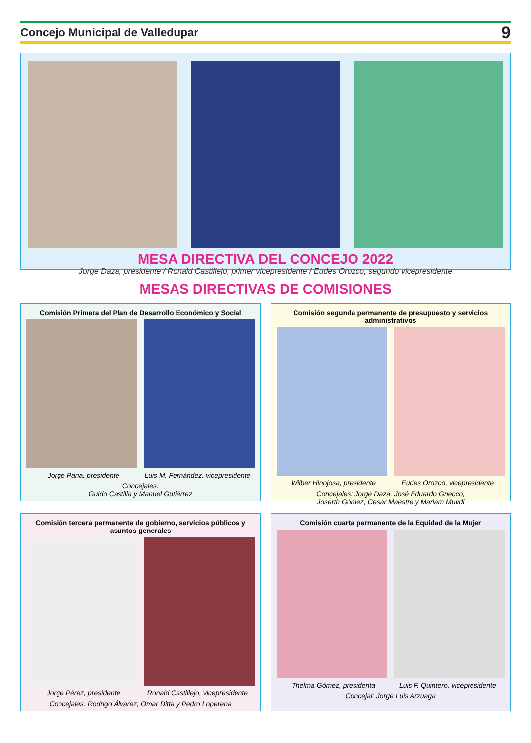Concejo Municipal de Valledupar
9
MESA DIRECTIVA DEL CONCEJO 2022
Jorge Daza, presidente / Ronald Castillejo, primer vicepresidente / Eudes Orozco, segundo vicepresidente
MESAS DIRECTIVAS DE COMISIONES
Comisión Primera del Plan de Desarrollo Económico y Social
Jorge Pana, presidente Luis M. Fernández, vicepresidente
Concejales:
Guido Castilla y Manuel Gutiérrez
Comisión segunda permanente de presupuesto y servicios administrativos
Wilber Hinojosa, presidente Eudes Orozco, vicepresidente
Concejales: Jorge Daza, José Eduardo Gnecco,
Joserth Gómez, Cesar Maestre y Mariam Muvdi
Comisión tercera permanente de gobierno, servicios públicos y asuntos generales
Jorge Pérez, presidente Ronald Castillejo, vicepresidente
Concejales: Rodrigo Álvarez, Omar Ditta y Pedro Loperena
Comisión cuarta permanente de la Equidad de la Mujer
Thelma Gómez, presidenta Luis F. Quintero, vicepresidente
Concejal: Jorge Luis Arzuaga